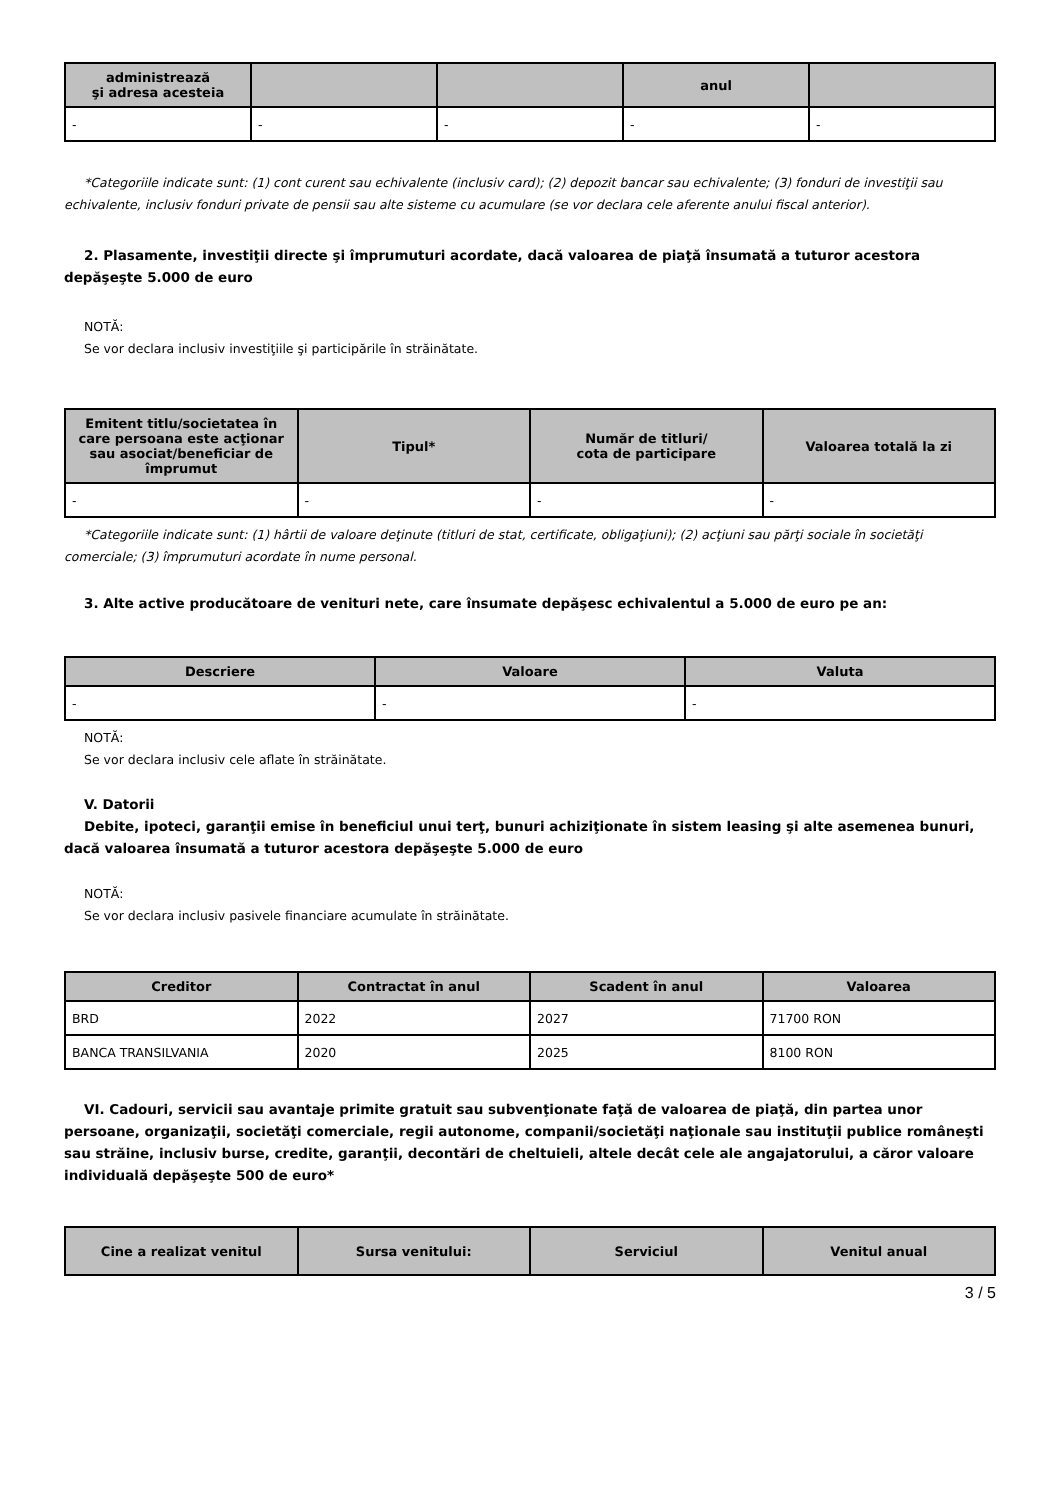| administrează şi adresa acesteia | | | anul | |
| --- | --- | --- | --- | --- |
| - | - | - | - | - |
*Categoriile indicate sunt: (1) cont curent sau echivalente (inclusiv card); (2) depozit bancar sau echivalente; (3) fonduri de investiţii sau echivalente, inclusiv fonduri private de pensii sau alte sisteme cu acumulare (se vor declara cele aferente anului fiscal anterior).
2. Plasamente, investiţii directe şi împrumuturi acordate, dacă valoarea de piaţă însumată a tuturor acestora depăşeşte 5.000 de euro
NOTĂ:
Se vor declara inclusiv investiţiile şi participările în străinătate.
| Emitent titlu/societatea în care persoana este acţionar sau asociat/beneficiar de împrumut | Tipul* | Număr de titluri/ cota de participare | Valoarea totală la zi |
| --- | --- | --- | --- |
| - | - | - | - |
*Categoriile indicate sunt: (1) hârtii de valoare deţinute (titluri de stat, certificate, obligaţiuni); (2) acţiuni sau părţi sociale în societăţi comerciale; (3) împrumuturi acordate în nume personal.
3. Alte active producătoare de venituri nete, care însumate depăşesc echivalentul a 5.000 de euro pe an:
| Descriere | Valoare | Valuta |
| --- | --- | --- |
| - | - | - |
NOTĂ:
Se vor declara inclusiv cele aflate în străinătate.
V. Datorii
Debite, ipoteci, garanţii emise în beneficiul unui terţ, bunuri achiziţionate în sistem leasing şi alte asemenea bunuri, dacă valoarea însumată a tuturor acestora depăşeşte 5.000 de euro
NOTĂ:
Se vor declara inclusiv pasivele financiare acumulate în străinătate.
| Creditor | Contractat în anul | Scadent în anul | Valoarea |
| --- | --- | --- | --- |
| BRD | 2022 | 2027 | 71700 RON |
| BANCA TRANSILVANIA | 2020 | 2025 | 8100 RON |
VI. Cadouri, servicii sau avantaje primite gratuit sau subvenţionate faţă de valoarea de piaţă, din partea unor persoane, organizaţii, societăţi comerciale, regii autonome, companii/societăţi naţionale sau instituţii publice româneşti sau străine, inclusiv burse, credite, garanţii, decontări de cheltuieli, altele decât cele ale angajatorului, a căror valoare individuală depăşeşte 500 de euro*
| Cine a realizat venitul | Sursa venitului: | Serviciul | Venitul anual |
| --- | --- | --- | --- |
3 / 5